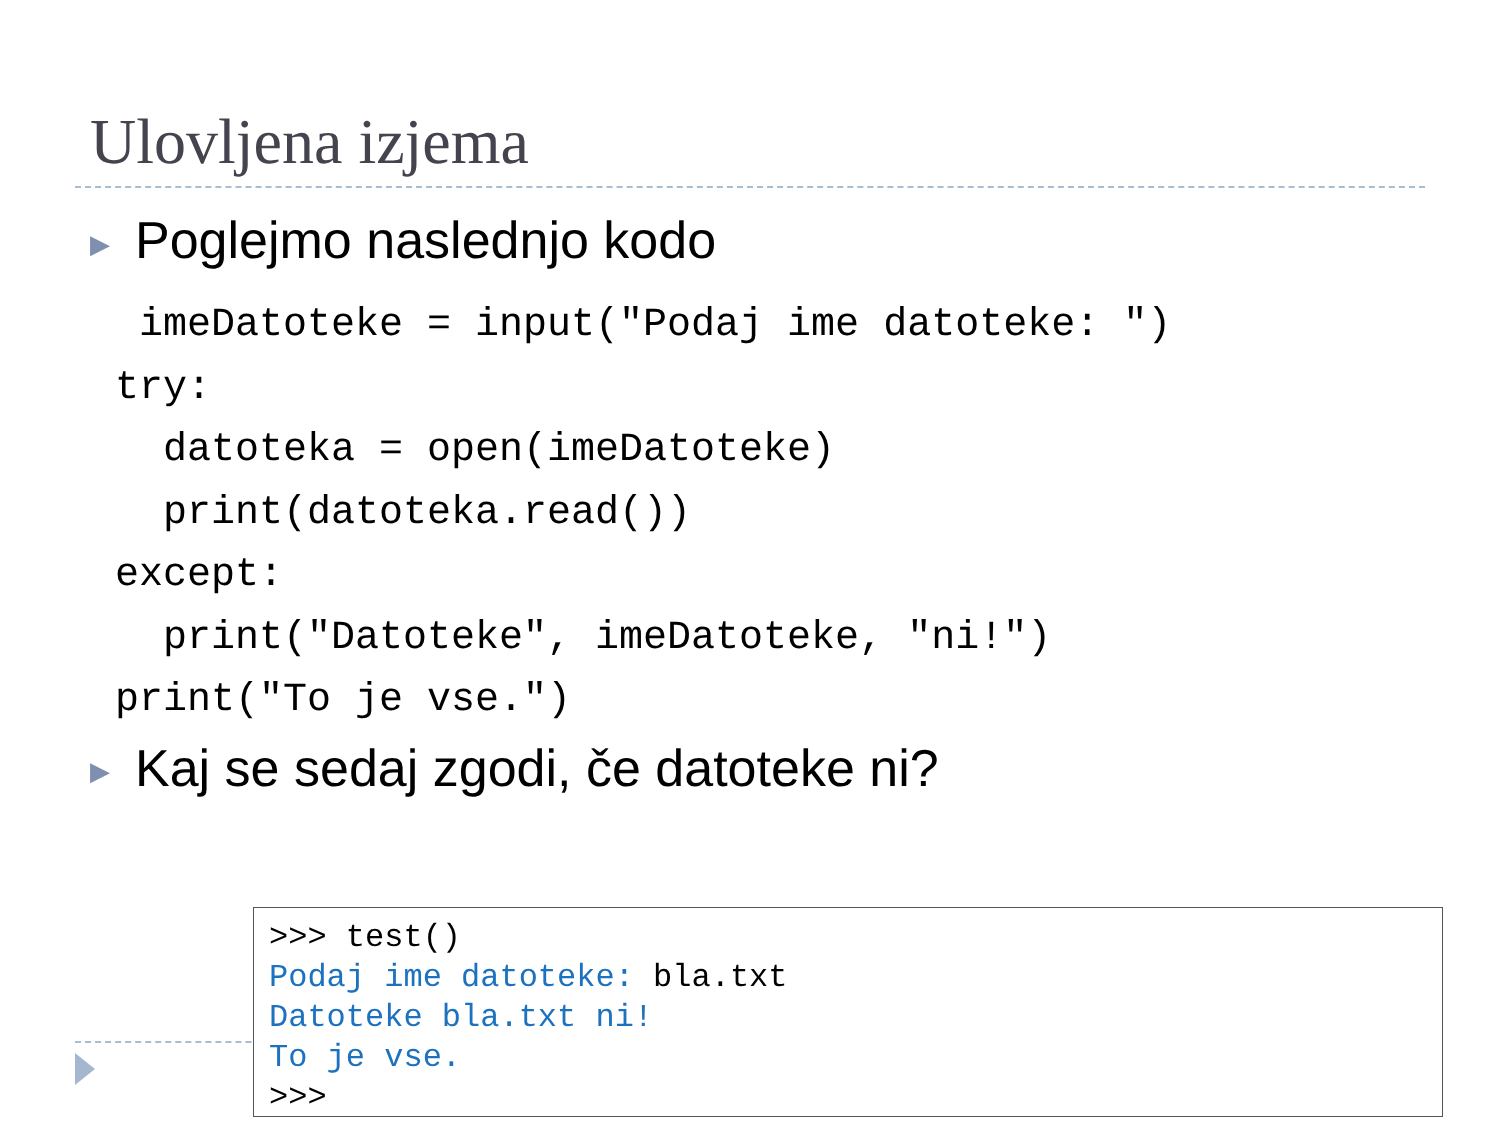Ulovljena izjema
▶ Poglejmo naslednjo kodo
 imeDatoteke = input("Podaj ime datoteke: ")
try:
  datoteka = open(imeDatoteke)
  print(datoteka.read())
except:
  print("Datoteke", imeDatoteke, "ni!")
print("To je vse.")
▶ Kaj se sedaj zgodi, če datoteke ni?
>>> test() Podaj ime datoteke: bla.txt Datoteke bla.txt ni! To je vse. >>>